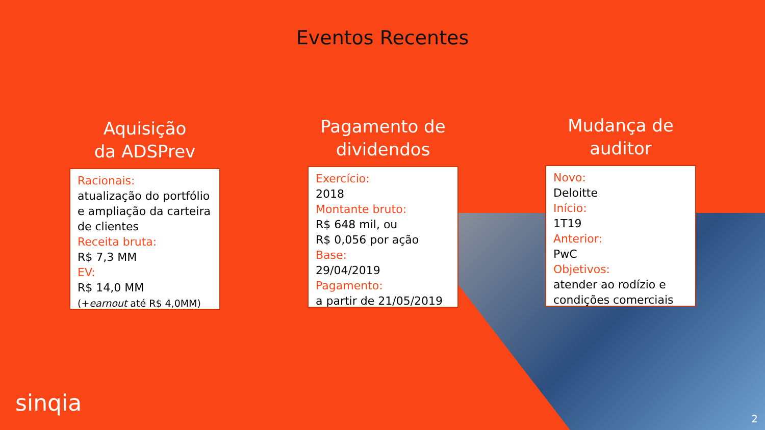Eventos Recentes
Aquisição
da ADSPrev
Racionais:
atualização do portfólio e ampliação da carteira de clientes
Receita bruta:
R$ 7,3 MM
EV:
R$ 14,0 MM
(+earnout até R$ 4,0MM)
Pagamento de
dividendos
Exercício:
2018
Montante bruto:
R$ 648 mil, ou
R$ 0,056 por ação
Base:
29/04/2019
Pagamento:
a partir de 21/05/2019
Mudança de
auditor
Novo:
Deloitte
Início:
1T19
Anterior:
PwC
Objetivos:
atender ao rodízio e condições comerciais
sinqia
2